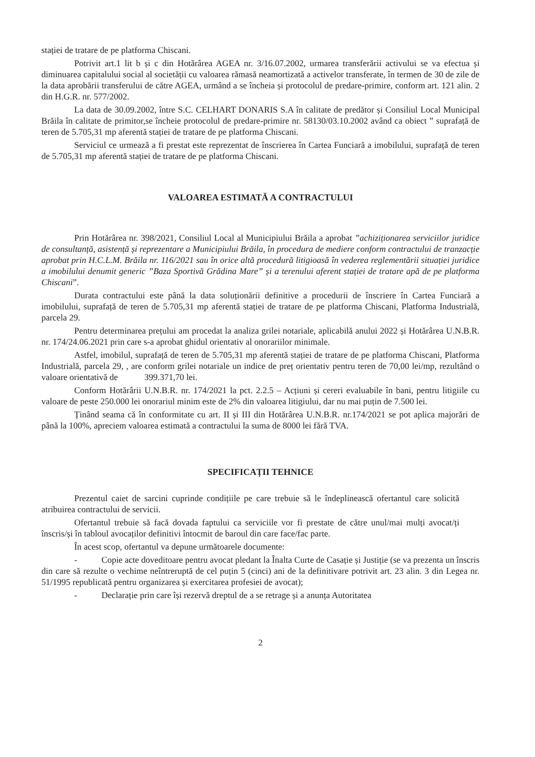stației de tratare de pe platforma Chiscani.
Potrivit art.1 lit b și c din Hotărârea AGEA nr. 3/16.07.2002, urmarea transferării activului se va efectua și diminuarea capitalului social al societății cu valoarea rămasă neamortizată a activelor transferate, în termen de 30 de zile de la data aprobării transferului de către AGEA, urmând a se încheia și protocolul de predare-primire, conform art. 121 alin. 2 din H.G.R. nr. 577/2002.
La data de 30.09.2002, între S.C. CELHART DONARIS S.A în calitate de predător și Consiliul Local Municipal Brăila în calitate de primitor,se încheie protocolul de predare-primire nr. 58130/03.10.2002 având ca obiect ” suprafață de teren de 5.705,31 mp aferentă stației de tratare de pe platforma Chiscani.
Serviciul ce urmează a fi prestat este reprezentat de înscrierea în Cartea Funciară a imobilului, suprafață de teren de 5.705,31 mp aferentă stației de tratare de pe platforma Chiscani.
VALOAREA ESTIMATĂ A CONTRACTULUI
Prin Hotărârea nr. 398/2021, Consiliul Local al Municipiului Brăila a aprobat ”achiziționarea serviciilor juridice de consultanță, asistență și reprezentare a Municipiului Brăila, în procedura de mediere conform contractului de tranzacție aprobat prin H.C.L.M. Brăila nr. 116/2021 sau în orice altă procedură litigioasă în vederea reglementării situației juridice a imobilului denumit generic ”Baza Sportivă Grădina Mare” și a terenului aferent stației de tratare apă de pe platforma Chiscani”.
Durata contractului este până la data soluționării definitive a procedurii de înscriere în Cartea Funciară a imobilului, suprafață de teren de 5.705,31 mp aferentă stației de tratare de pe platforma Chiscani, Platforma Industrială, parcela 29.
Pentru determinarea prețului am procedat la analiza grilei notariale, aplicabilă anului 2022 și Hotărârea U.N.B.R. nr. 174/24.06.2021 prin care s-a aprobat ghidul orientativ al onorariilor minimale.
Astfel, imobilul, suprafață de teren de 5.705,31 mp aferentă stației de tratare de pe platforma Chiscani, Platforma Industrială, parcela 29, , are conform grilei notariale un indice de preț orientativ pentru teren de 70,00 lei/mp, rezultând o valoare orientativă de 399.371,70 lei.
Conform Hotărârii U.N.B.R. nr. 174/2021 la pct. 2.2.5 – Acțiuni și cereri evaluabile în bani, pentru litigiile cu valoare de peste 250.000 lei onorariul minim este de 2% din valoarea litigiului, dar nu mai puțin de 7.500 lei.
Ținând seama că în conformitate cu art. II și III din Hotărârea U.N.B.R. nr.174/2021 se pot aplica majorări de până la 100%, apreciem valoarea estimată a contractului la suma de 8000 lei fără TVA.
SPECIFICAȚII TEHNICE
Prezentul caiet de sarcini cuprinde condițiile pe care trebuie să le îndeplinească ofertantul care solicită atribuirea contractului de servicii.
Ofertantul trebuie să facă dovada faptului ca serviciile vor fi prestate de către unul/mai mulți avocat/ți înscris/și în tabloul avocaților definitivi întocmit de baroul din care face/fac parte.
În acest scop, ofertantul va depune următoarele documente:
- Copie acte doveditoare pentru avocat pledant la Înalta Curte de Casație și Justiție (se va prezenta un înscris din care să rezulte o vechime neîntreruptă de cel puțin 5 (cinci) ani de la definitivare potrivit art. 23 alin. 3 din Legea nr. 51/1995 republicată pentru organizarea și exercitarea profesiei de avocat);
- Declarație prin care își rezervă dreptul de a se retrage și a anunța Autoritatea
2